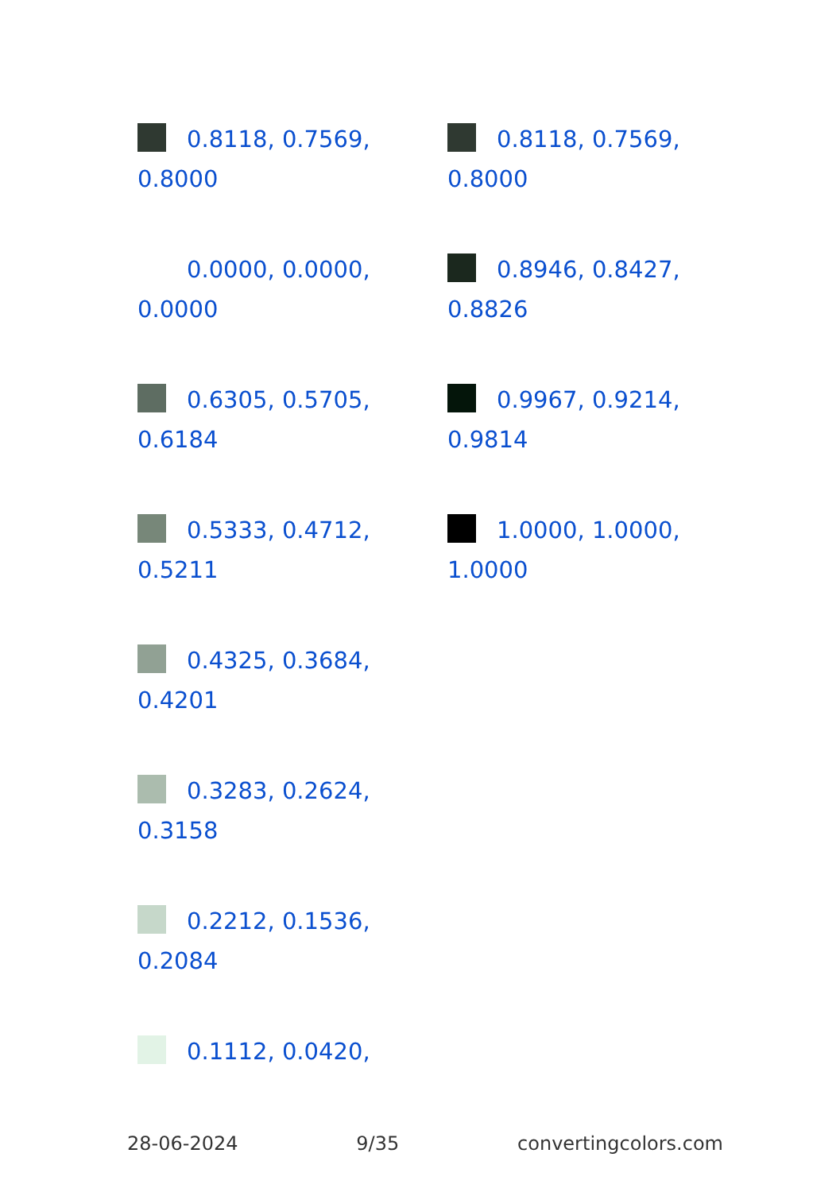0.8118, 0.7569, 0.8000
0.0000, 0.0000, 0.0000
0.6305, 0.5705, 0.6184
0.5333, 0.4712, 0.5211
0.4325, 0.3684, 0.4201
0.3283, 0.2624, 0.3158
0.2212, 0.1536, 0.2084
0.1112, 0.0420,
0.8118, 0.7569, 0.8000
0.8946, 0.8427, 0.8826
0.9967, 0.9214, 0.9814
1.0000, 1.0000, 1.0000
28-06-2024 9/35 convertingcolors.com